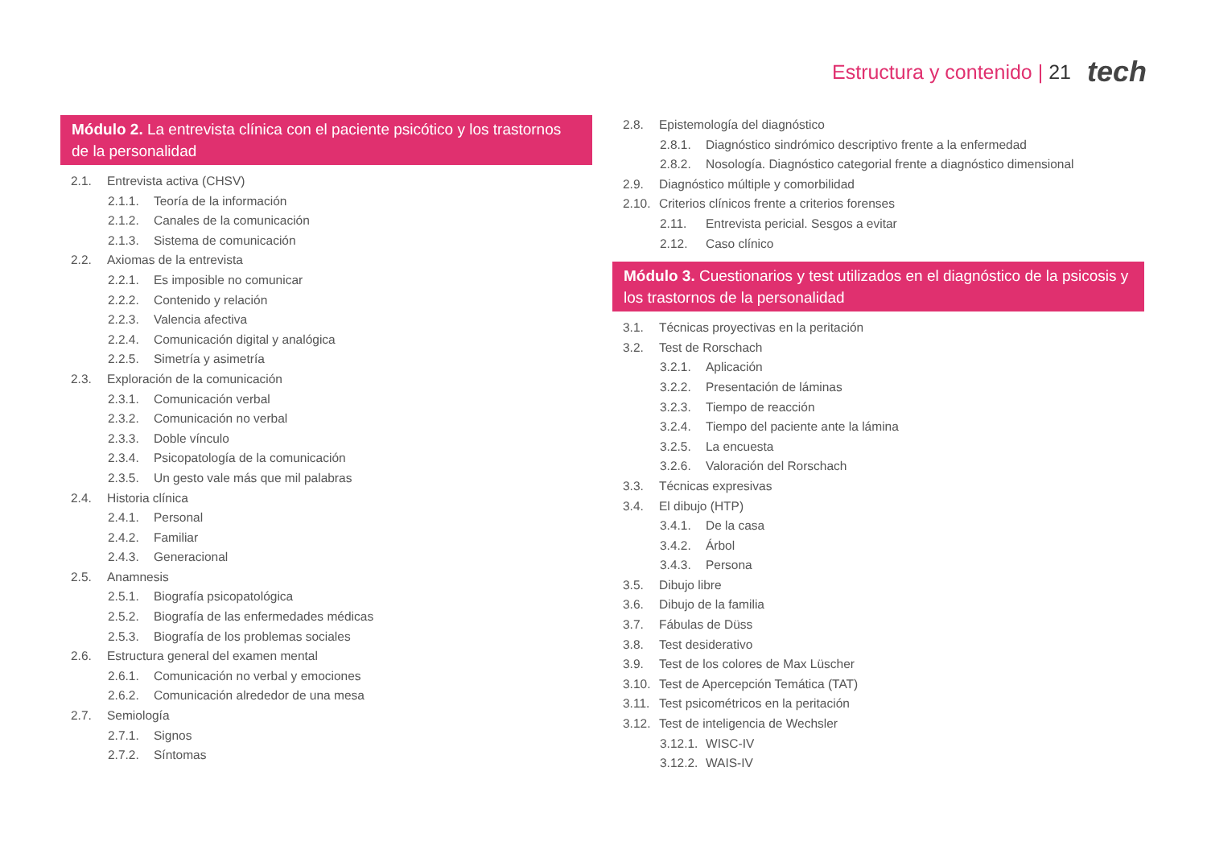Estructura y contenido | 21 tech
Módulo 2. La entrevista clínica con el paciente psicótico y los trastornos de la personalidad
2.1. Entrevista activa (CHSV)
2.1.1. Teoría de la información
2.1.2. Canales de la comunicación
2.1.3. Sistema de comunicación
2.2. Axiomas de la entrevista
2.2.1. Es imposible no comunicar
2.2.2. Contenido y relación
2.2.3. Valencia afectiva
2.2.4. Comunicación digital y analógica
2.2.5. Simetría y asimetría
2.3. Exploración de la comunicación
2.3.1. Comunicación verbal
2.3.2. Comunicación no verbal
2.3.3. Doble vínculo
2.3.4. Psicopatología de la comunicación
2.3.5. Un gesto vale más que mil palabras
2.4. Historia clínica
2.4.1. Personal
2.4.2. Familiar
2.4.3. Generacional
2.5. Anamnesis
2.5.1. Biografía psicopatológica
2.5.2. Biografía de las enfermedades médicas
2.5.3. Biografía de los problemas sociales
2.6. Estructura general del examen mental
2.6.1. Comunicación no verbal y emociones
2.6.2. Comunicación alrededor de una mesa
2.7. Semiología
2.7.1. Signos
2.7.2. Síntomas
2.8. Epistemología del diagnóstico
2.8.1. Diagnóstico sindrómico descriptivo frente a la enfermedad
2.8.2. Nosología. Diagnóstico categorial frente a diagnóstico dimensional
2.9. Diagnóstico múltiple y comorbilidad
2.10. Criterios clínicos frente a criterios forenses
2.11. Entrevista pericial. Sesgos a evitar
2.12. Caso clínico
Módulo 3. Cuestionarios y test utilizados en el diagnóstico de la psicosis y los trastornos de la personalidad
3.1. Técnicas proyectivas en la peritación
3.2. Test de Rorschach
3.2.1. Aplicación
3.2.2. Presentación de láminas
3.2.3. Tiempo de reacción
3.2.4. Tiempo del paciente ante la lámina
3.2.5. La encuesta
3.2.6. Valoración del Rorschach
3.3. Técnicas expresivas
3.4. El dibujo (HTP)
3.4.1. De la casa
3.4.2. Árbol
3.4.3. Persona
3.5. Dibujo libre
3.6. Dibujo de la familia
3.7. Fábulas de Düss
3.8. Test desiderativo
3.9. Test de los colores de Max Lüscher
3.10. Test de Apercepción Temática (TAT)
3.11. Test psicométricos en la peritación
3.12. Test de inteligencia de Wechsler
3.12.1. WISC-IV
3.12.2. WAIS-IV